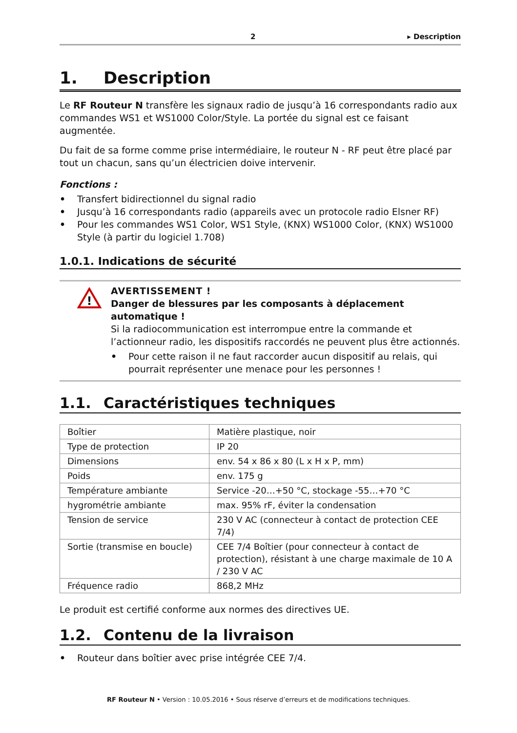2 ▸ Description
1. Description
Le RF Routeur N transfère les signaux radio de jusqu’à 16 correspondants radio aux commandes WS1 et WS1000 Color/Style. La portée du signal est ce faisant augmentée.
Du fait de sa forme comme prise intermédiaire, le routeur N - RF peut être placé par tout un chacun, sans qu’un électricien doive intervenir.
Fonctions :
• Transfert bidirectionnel du signal radio
• Jusqu’à 16 correspondants radio (appareils avec un protocole radio Elsner RF)
• Pour les commandes WS1 Color, WS1 Style, (KNX) WS1000 Color, (KNX) WS1000 Style (à partir du logiciel 1.708)
1.0.1. Indications de sécurité
!
AVERTISSEMENT !
Danger de blessures par les composants à déplacement automatique !
Si la radiocommunication est interrompue entre la commande et l’actionneur radio, les dispositifs raccordés ne peuvent plus être actionnés.
• Pour cette raison il ne faut raccorder aucun dispositif au relais, qui pourrait représenter une menace pour les personnes !
1.1. Caractéristiques techniques
| Boîtier | Matière plastique, noir |
| Type de protection | IP 20 |
| Dimensions | env. 54 x 86 x 80 (L x H x P, mm) |
| Poids | env. 175 g |
| Température ambiante | Service -20…+50 °C, stockage -55…+70 °C |
| hygrométrie ambiante | max. 95% rF, éviter la condensation |
| Tension de service | 230 V AC (connecteur à contact de protection CEE 7/4) |
| Sortie (transmise en boucle) | CEE 7/4 Boîtier (pour connecteur à contact de protection), résistant à une charge maximale de 10 A / 230 V AC |
| Fréquence radio | 868,2 MHz |
Le produit est certifié conforme aux normes des directives UE.
1.2. Contenu de la livraison
• Routeur dans boîtier avec prise intégrée CEE 7/4.
RF Routeur N • Version : 10.05.2016 • Sous réserve d’erreurs et de modifications techniques.